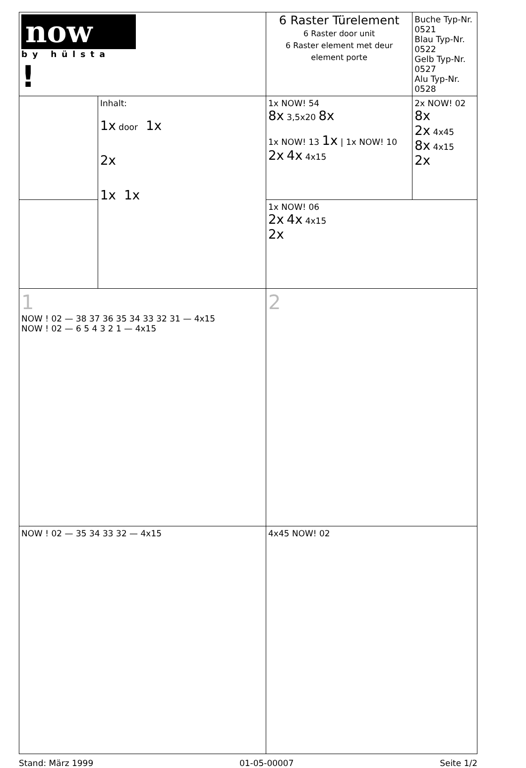| now by hülsta ! | | 6 Raster Türelement 6 Raster door unit 6 Raster element met deur element porte | Buche Typ-Nr. 0521 Blau Typ-Nr. 0522 Gelb Typ-Nr. 0527 Alu Typ-Nr. 0528 |
| | Inhalt: 1x door 1x 2x 1x 1x | 1x NOW! 54 8x 3,5x20 8x 1x NOW! 13 1x / 1x NOW! 10 2x 4x 4x15 | 2x NOW! 02 8x 2x 4x45 8x 4x15 2x |
| | | 1x NOW! 06 2x 4x 4x15 2x | |
| 1 NOW ! 02 — 38 37 36 35 34 33 32 31 — 4x15 NOW ! 02 — 6 5 4 3 2 1 — 4x15 | | 2 | |
| NOW ! 02 — 35 34 33 32 — 4x15 | | 4x45 NOW! 02 | |
Stand: März 1999 01-05-00007 Seite 1/2